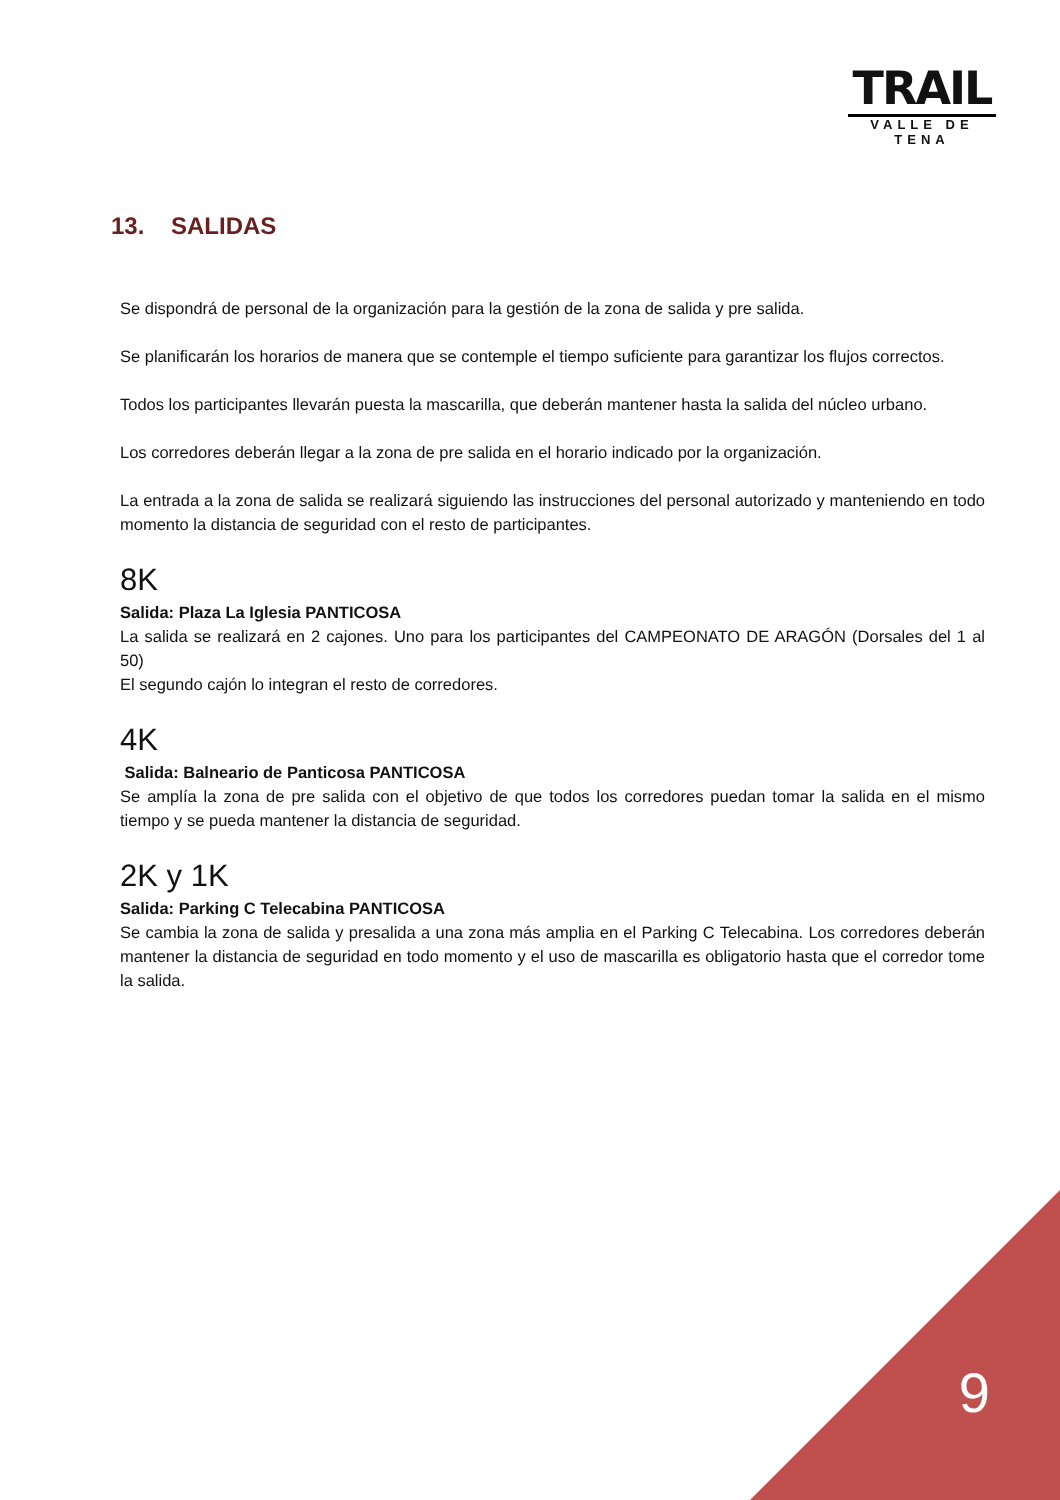TRAIL
VALLE DE TENA
13. SALIDAS
Se dispondrá de personal de la organización para la gestión de la zona de salida y pre salida.
Se planificarán los horarios de manera que se contemple el tiempo suficiente para garantizar los flujos correctos.
Todos los participantes llevarán puesta la mascarilla, que deberán mantener hasta la salida del núcleo urbano.
Los corredores deberán llegar a la zona de pre salida en el horario indicado por la organización.
La entrada a la zona de salida se realizará siguiendo las instrucciones del personal autorizado y manteniendo en todo momento la distancia de seguridad con el resto de participantes.
8K
Salida: Plaza La Iglesia PANTICOSA
La salida se realizará en 2 cajones. Uno para los participantes del CAMPEONATO DE ARAGÓN (Dorsales del 1 al 50)
El segundo cajón lo integran el resto de corredores.
4K
Salida: Balneario de Panticosa PANTICOSA
Se amplía la zona de pre salida con el objetivo de que todos los corredores puedan tomar la salida en el mismo tiempo y se pueda mantener la distancia de seguridad.
2K y 1K
Salida: Parking C Telecabina PANTICOSA
Se cambia la zona de salida y presalida a una zona más amplia en el Parking C Telecabina. Los corredores deberán mantener la distancia de seguridad en todo momento y el uso de mascarilla es obligatorio hasta que el corredor tome la salida.
9